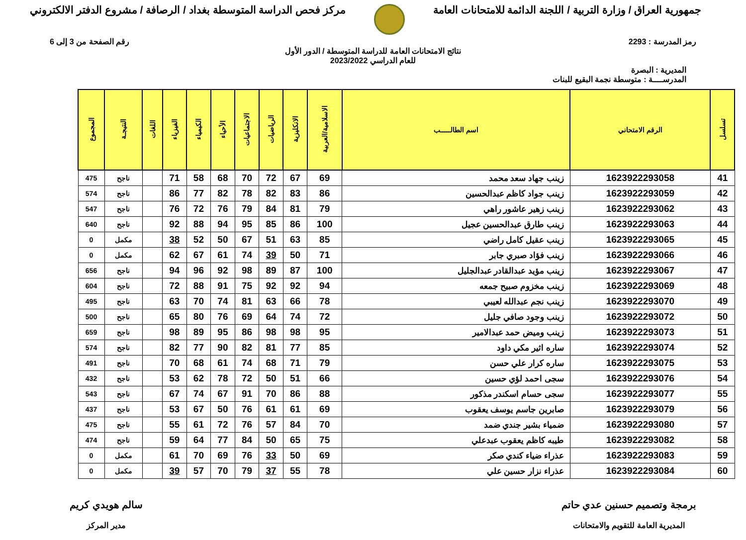جمهورية العراق / وزارة التربية / اللجنة الدائمة للامتحانات العامة
مركز فحص الدراسة المتوسطة بغداد / الرصافة / مشروع الدفتر الالكتروني
رمز المدرسة : 2293 رقم الصفحة من 3 إلى 6
نتائج الامتحانات العامة للدراسة المتوسطة / الدور الأول
للعام الدراسي 2023/2022
المديرية : البصرة
المدرســــة : متوسطة نجمة البقيع للبنات
| تسلسل | الرقم الامتحاني | اسم الطالـــــب | الاسلامية/العربية | الانكليزية | الرياضيات | الاجتماعيات | الأحياء | الكيمياء | الفيزياء | اللغات | النتيجـة | المجموع |
| --- | --- | --- | --- | --- | --- | --- | --- | --- | --- | --- | --- | --- |
| 41 | 1623922293058 | زينب جهاد سعد محمد | 69 | 67 | 72 | 70 | 68 | 58 | 71 | | ناجح | 475 |
| 42 | 1623922293059 | زينب جواد كاظم عبدالحسين | 86 | 83 | 82 | 78 | 82 | 77 | 86 | | ناجح | 574 |
| 43 | 1623922293062 | زينب زهير عاشور راهي | 79 | 81 | 84 | 79 | 76 | 72 | 76 | | ناجح | 547 |
| 44 | 1623922293063 | زينب طارق عبدالحسين عجيل | 100 | 86 | 85 | 95 | 94 | 88 | 92 | | ناجح | 640 |
| 45 | 1623922293065 | زينب عقيل كامل راضي | 85 | 63 | 51 | 67 | 50 | 52 | 38 | | مكمل | 0 |
| 46 | 1623922293066 | زينب فؤاد صبري جابر | 71 | 50 | 39 | 74 | 61 | 67 | 62 | | مكمل | 0 |
| 47 | 1623922293067 | زينب مؤيد عبدالقادر عبدالجليل | 100 | 87 | 89 | 98 | 92 | 96 | 94 | | ناجح | 656 |
| 48 | 1623922293069 | زينب مخزوم صبيح جمعه | 94 | 92 | 92 | 75 | 91 | 88 | 72 | | ناجح | 604 |
| 49 | 1623922293070 | زينب نجم عبدالله لعيبي | 78 | 66 | 63 | 81 | 74 | 70 | 63 | | ناجح | 495 |
| 50 | 1623922293072 | زينب وجود صافي جليل | 72 | 74 | 64 | 69 | 76 | 80 | 65 | | ناجح | 500 |
| 51 | 1623922293073 | زينب وميض حمد عبدالامير | 95 | 98 | 98 | 86 | 95 | 89 | 98 | | ناجح | 659 |
| 52 | 1623922293074 | ساره اثير مكي داود | 85 | 77 | 81 | 82 | 90 | 77 | 82 | | ناجح | 574 |
| 53 | 1623922293075 | ساره كرار علي حسن | 79 | 71 | 68 | 74 | 61 | 68 | 70 | | ناجح | 491 |
| 54 | 1623922293076 | سجى احمد لؤي حسين | 66 | 51 | 50 | 72 | 78 | 62 | 53 | | ناجح | 432 |
| 55 | 1623922293077 | سجى حسام اسكندر مذكور | 88 | 86 | 70 | 91 | 67 | 74 | 67 | | ناجح | 543 |
| 56 | 1623922293079 | صابرين جاسم يوسف يعقوب | 69 | 61 | 61 | 76 | 50 | 67 | 53 | | ناجح | 437 |
| 57 | 1623922293080 | ضمياء بشير جندي ضمد | 70 | 84 | 57 | 76 | 72 | 61 | 55 | | ناجح | 475 |
| 58 | 1623922293082 | طيبه كاظم يعقوب عبدعلي | 75 | 65 | 50 | 84 | 77 | 64 | 59 | | ناجح | 474 |
| 59 | 1623922293083 | عذراء ضياء كندي صكر | 69 | 50 | 33 | 76 | 69 | 70 | 61 | | مكمل | 0 |
| 60 | 1623922293084 | عذراء نزار حسين علي | 78 | 55 | 37 | 79 | 70 | 57 | 39 | | مكمل | 0 |
برمجة وتصميم حسنين عدي حاتم
المديرية العامة للتقويم والامتحانات
سالم هويدي كريم
مدير المركز